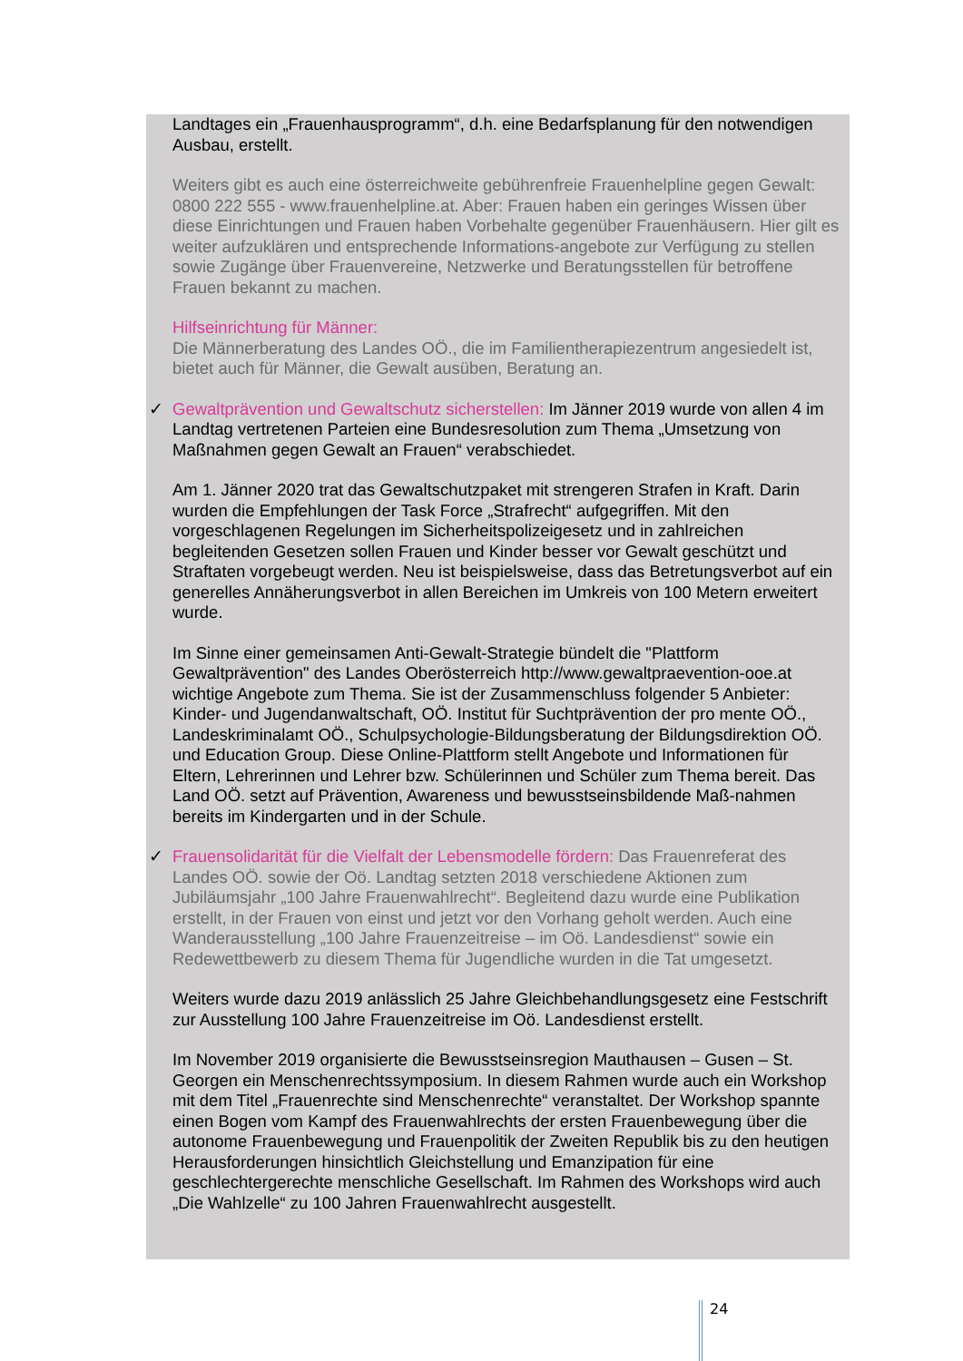Landtages ein „Frauenhausprogramm“, d.h. eine Bedarfsplanung für den notwendigen Ausbau, erstellt.
Weiters gibt es auch eine österreichweite gebührenfreie Frauenhelpline gegen Gewalt: 0800 222 555 - www.frauenhelpline.at. Aber: Frauen haben ein geringes Wissen über diese Einrichtungen und Frauen haben Vorbehalte gegenüber Frauenhäusern. Hier gilt es weiter aufzuklären und entsprechende Informations-angebote zur Verfügung zu stellen sowie Zugänge über Frauenvereine, Netzwerke und Beratungsstellen für betroffene Frauen bekannt zu machen.
Hilfseinrichtung für Männer:
Die Männerberatung des Landes OÖ., die im Familientherapiezentrum angesiedelt ist, bietet auch für Männer, die Gewalt ausüben, Beratung an.
✓ Gewaltprävention und Gewaltschutz sicherstellen: Im Jänner 2019 wurde von allen 4 im Landtag vertretenen Parteien eine Bundesresolution zum Thema „Umsetzung von Maßnahmen gegen Gewalt an Frauen“ verabschiedet.
Am 1. Jänner 2020 trat das Gewaltschutzpaket mit strengeren Strafen in Kraft. Darin wurden die Empfehlungen der Task Force „Strafrecht“ aufgegriffen. Mit den vorgeschlagenen Regelungen im Sicherheitspolizeigesetz und in zahlreichen begleitenden Gesetzen sollen Frauen und Kinder besser vor Gewalt geschützt und Straftaten vorgebeugt werden. Neu ist beispielsweise, dass das Betretungsverbot auf ein generelles Annäherungsverbot in allen Bereichen im Umkreis von 100 Metern erweitert wurde.
Im Sinne einer gemeinsamen Anti-Gewalt-Strategie bündelt die "Plattform Gewaltprävention" des Landes Oberösterreich http://www.gewaltpraevention-ooe.at wichtige Angebote zum Thema. Sie ist der Zusammenschluss folgender 5 Anbieter: Kinder- und Jugendanwaltschaft, OÖ. Institut für Suchtprävention der pro mente OÖ., Landeskriminalamt OÖ., Schulpsychologie-Bildungsberatung der Bildungsdirektion OÖ. und Education Group. Diese Online-Plattform stellt Angebote und Informationen für Eltern, Lehrerinnen und Lehrer bzw. Schülerinnen und Schüler zum Thema bereit. Das Land OÖ. setzt auf Prävention, Awareness und bewusstseinsbildende Maß-nahmen bereits im Kindergarten und in der Schule.
✓ Frauensolidarität für die Vielfalt der Lebensmodelle fördern: Das Frauenreferat des Landes OÖ. sowie der Oö. Landtag setzten 2018 verschiedene Aktionen zum Jubiläumsjahr „100 Jahre Frauenwahlrecht“. Begleitend dazu wurde eine Publikation erstellt, in der Frauen von einst und jetzt vor den Vorhang geholt werden. Auch eine Wanderausstellung „100 Jahre Frauenzeitreise – im Oö. Landesdienst“ sowie ein Redewettbewerb zu diesem Thema für Jugendliche wurden in die Tat umgesetzt.
Weiters wurde dazu 2019 anlässlich 25 Jahre Gleichbehandlungsgesetz eine Festschrift zur Ausstellung 100 Jahre Frauenzeitreise im Oö. Landesdienst erstellt.
Im November 2019 organisierte die Bewusstseinsregion Mauthausen – Gusen – St. Georgen ein Menschenrechtssymposium. In diesem Rahmen wurde auch ein Workshop mit dem Titel „Frauenrechte sind Menschenrechte“ veranstaltet. Der Workshop spannte einen Bogen vom Kampf des Frauenwahlrechts der ersten Frauenbewegung über die autonome Frauenbewegung und Frauenpolitik der Zweiten Republik bis zu den heutigen Herausforderungen hinsichtlich Gleichstellung und Emanzipation für eine geschlechtergerechte menschliche Gesellschaft. Im Rahmen des Workshops wird auch „Die Wahlzelle“ zu 100 Jahren Frauenwahlrecht ausgestellt.
24